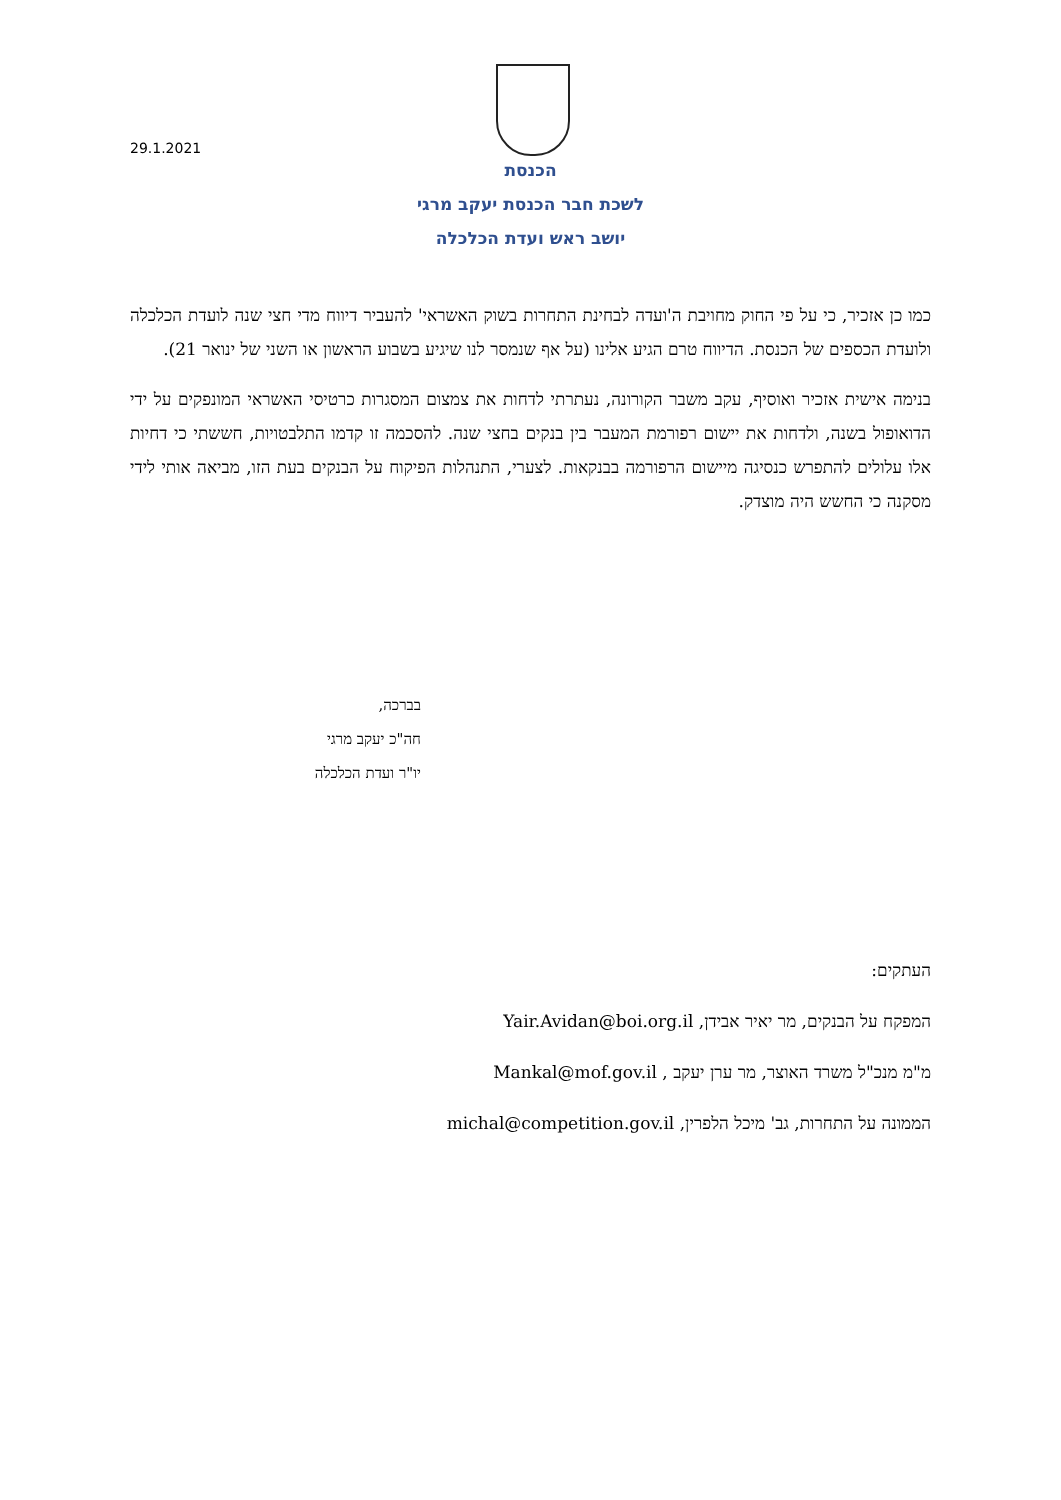29.1.2021
הכנסת
לשכת חבר הכנסת יעקב מרגי
יושב ראש ועדת הכלכלה
כמו כן אזכיר, כי על פי החוק מחויבת ה'ועדה לבחינת התחרות בשוק האשראי' להעביר דיווח מדי חצי שנה לועדת הכלכלה ולועדת הכספים של הכנסת. הדיווח טרם הגיע אלינו (על אף שנמסר לנו שיגיע בשבוע הראשון או השני של ינואר 21).
בנימה אישית אזכיר ואוסיף, עקב משבר הקורונה, נעתרתי לדחות את צמצום המסגרות כרטיסי האשראי המונפקים על ידי הדואופול בשנה, ולדחות את יישום רפורמת המעבר בין בנקים בחצי שנה. להסכמה זו קדמו התלבטויות, חששתי כי דחיות אלו עלולים להתפרש כנסיגה מיישום הרפורמה בבנקאות. לצערי, התנהלות הפיקוח על הבנקים בעת הזו, מביאה אותי לידי מסקנה כי החשש היה מוצדק.
בברכה,
חה"כ יעקב מרגי
יו"ר ועדת הכלכלה
העתקים:
המפקח על הבנקים, מר יאיר אבידן, Yair.Avidan@boi.org.il
מ"מ מנכ"ל משרד האוצר, מר ערן יעקב , Mankal@mof.gov.il
הממונה על התחרות, גב' מיכל הלפרין, michal@competition.gov.il